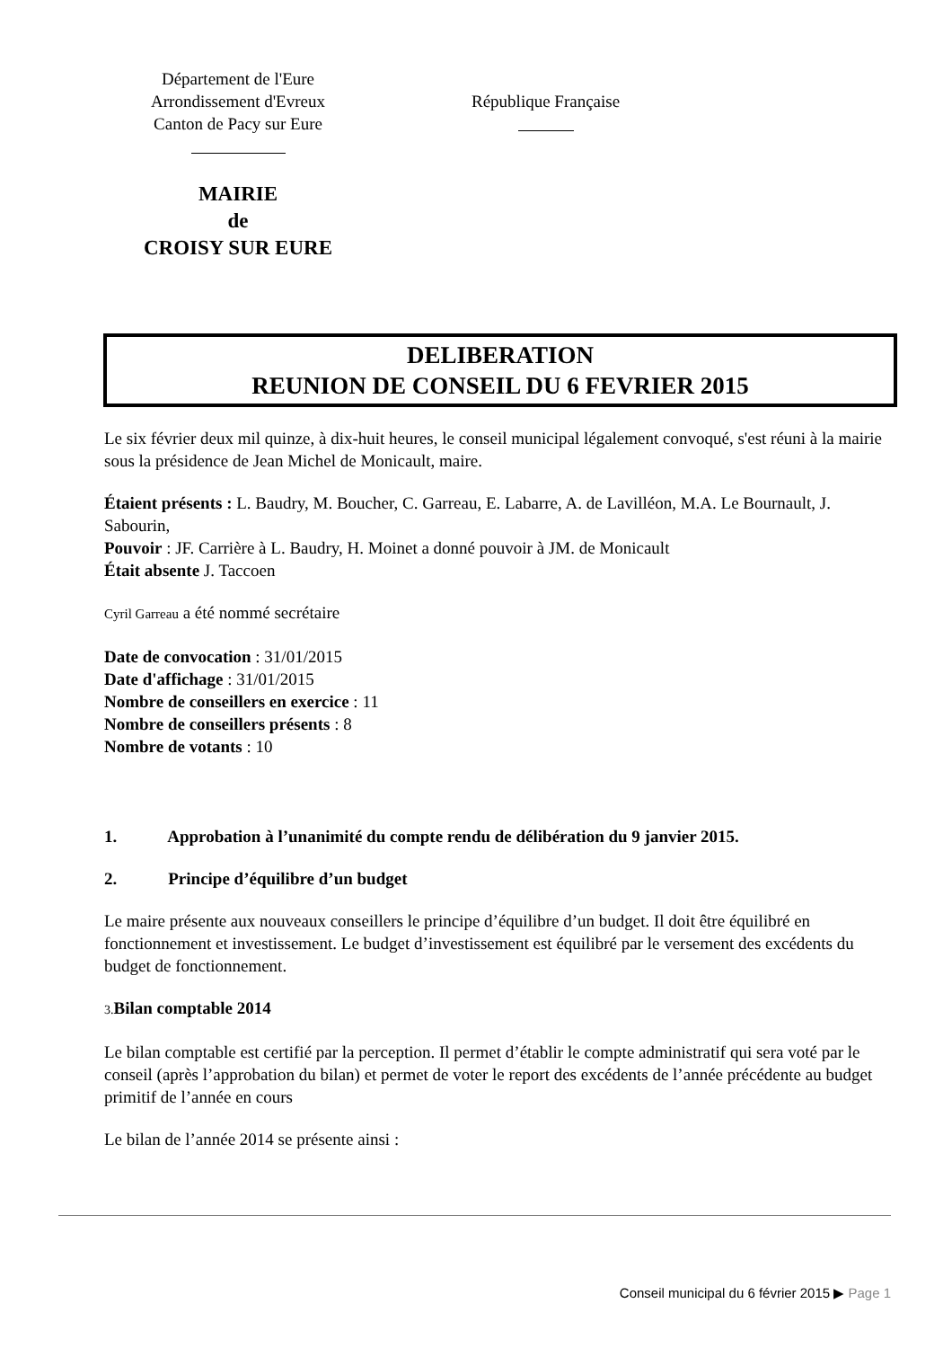Département de l'Eure
Arrondissement d'Evreux
Canton de Pacy sur Eure
MAIRIE
de
CROISY SUR EURE
République Française
DELIBERATION
REUNION DE CONSEIL DU 6 FEVRIER 2015
Le six février deux mil quinze, à dix-huit heures, le conseil municipal légalement convoqué, s'est réuni à la mairie sous la présidence de Jean Michel de Monicault, maire.
Étaient présents : L. Baudry, M. Boucher, C. Garreau, E. Labarre, A. de Lavilléon, M.A. Le Bournault, J. Sabourin,
Pouvoir : JF. Carrière à L. Baudry, H. Moinet a donné pouvoir à JM. de Monicault
Était absente J. Taccoen
Cyril Garreau a été nommé secrétaire
Date de convocation : 31/01/2015
Date d'affichage : 31/01/2015
Nombre de conseillers en exercice : 11
Nombre de conseillers présents : 8
Nombre de votants : 10
1. Approbation à l’unanimité du compte rendu de délibération du 9 janvier 2015.
2. Principe d’équilibre d’un budget
Le maire présente aux nouveaux conseillers le principe d’équilibre d’un budget. Il doit être équilibré en fonctionnement et investissement. Le budget d’investissement est équilibré par le versement des excédents du budget de fonctionnement.
3. Bilan comptable 2014
Le bilan comptable est certifié par la perception. Il permet d’établir le compte administratif qui sera voté par le conseil (après l’approbation du bilan) et permet de voter le report des excédents de l’année précédente au budget primitif de l’année en cours
Le bilan de l’année 2014 se présente ainsi :
Conseil municipal du 6 février 2015 ▶ Page 1